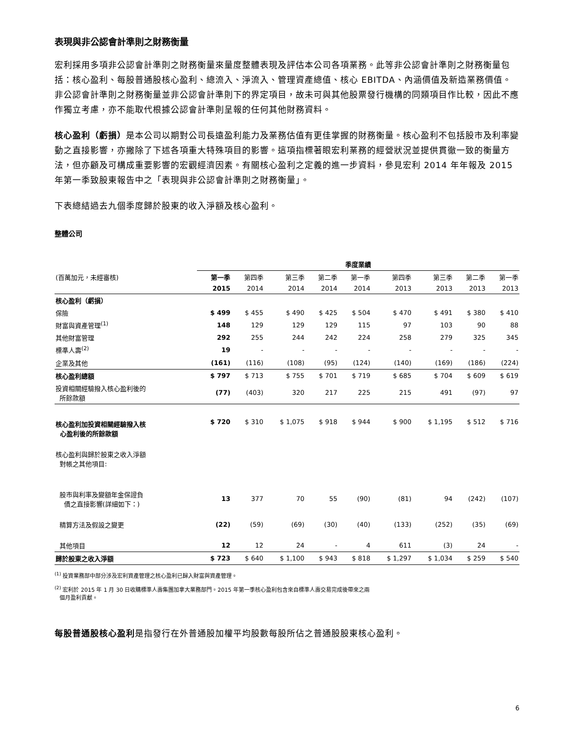表現與非公認會計準則之財務衡量
宏利採用多項非公認會計準則之財務衡量來量度整體表現及評估本公司各項業務。此等非公認會計準則之財務衡量包括：核心盈利、每股普通股核心盈利、總流入、淨流入、管理資產總值、核心 EBITDA、內涵價值及新造業務價值。非公認會計準則之財務衡量並非公認會計準則下的界定項目，故未可與其他股票發行機構的同類項目作比較，因此不應作獨立考慮，亦不能取代根據公認會計準則呈報的任何其他財務資料。
核心盈利（虧損）是本公司以期對公司長遠盈利能力及業務估值有更佳掌握的財務衡量。核心盈利不包括股市及利率變動之直接影響，亦撇除了下述各項重大特殊項目的影響。這項指標著眼宏利業務的經營狀況並提供貫徹一致的衡量方法，但亦顧及可構成重要影響的宏觀經濟因素。有關核心盈利之定義的進一步資料，參見宏利 2014 年年報及 2015 年第一季致股東報告中之「表現與非公認會計準則之財務衡量」。
下表總結過去九個季度歸於股東的收入淨額及核心盈利。
整體公司
| | 季度業績 | | | | | | | | |
| --- | --- | --- | --- | --- | --- | --- | --- | --- | --- |
| (百萬加元，未經審核) | 第一季 | 第四季 | 第三季 | 第二季 | 第一季 | 第四季 | 第三季 | 第二季 | 第一季 |
| | 2015 | 2014 | 2014 | 2014 | 2014 | 2013 | 2013 | 2013 | 2013 |
| 核心盈利（虧損） | | | | | | | | | |
| 保險 | $ 499 | $ 455 | $ 490 | $ 425 | $ 504 | $ 470 | $ 491 | $ 380 | $ 410 |
| 財富與資產管理<sup>(1)</sup> | 148 | 129 | 129 | 129 | 115 | 97 | 103 | 90 | 88 |
| 其他財富管理 | 292 | 255 | 244 | 242 | 224 | 258 | 279 | 325 | 345 |
| 標準人壽<sup>(2)</sup> | 19 | - | - | - | - | - | - | - | - |
| 企業及其他 | (161) | (116) | (108) | (95) | (124) | (140) | (169) | (186) | (224) |
| 核心盈利總額 | $ 797 | $ 713 | $ 755 | $ 701 | $ 719 | $ 685 | $ 704 | $ 609 | $ 619 |
| 投資相關經驗撥入核心盈利後的 所餘款額 | (77) | (403) | 320 | 217 | 225 | 215 | 491 | (97) | 97 |
| 核心盈利加投資相關經驗撥入核 心盈利後的所餘款額 | $ 720 | $ 310 | $ 1,075 | $ 918 | $ 944 | $ 900 | $ 1,195 | $ 512 | $ 716 |
| 核心盈利與歸於股東之收入淨額 對帳之其他項目: | | | | | | | | | |
| 股市與利率及變額年金保證負 債之直接影響(詳細如下：) | 13 | 377 | 70 | 55 | (90) | (81) | 94 | (242) | (107) |
| 精算方法及假設之變更 | (22) | (59) | (69) | (30) | (40) | (133) | (252) | (35) | (69) |
| 其他項目 | 12 | 12 | 24 | - | 4 | 611 | (3) | 24 | - |
| 歸於股東之收入淨額 | $ 723 | $ 640 | $ 1,100 | $ 943 | $ 818 | $ 1,297 | $ 1,034 | $ 259 | $ 540 |
<sup>(1)</sup> 投資業務部中部分涉及宏利資產管理之核心盈利已歸入財富與資產管理。
<sup>(2)</sup> 宏利於 2015 年 1 月 30 日收購標準人壽集團加拿大業務部門。2015 年第一季核心盈利包含來自標準人壽交易完成後帶來之兩
個月盈利貢獻。
每股普通股核心盈利是指發行在外普通股加權平均股數每股所佔之普通股股東核心盈利。
6